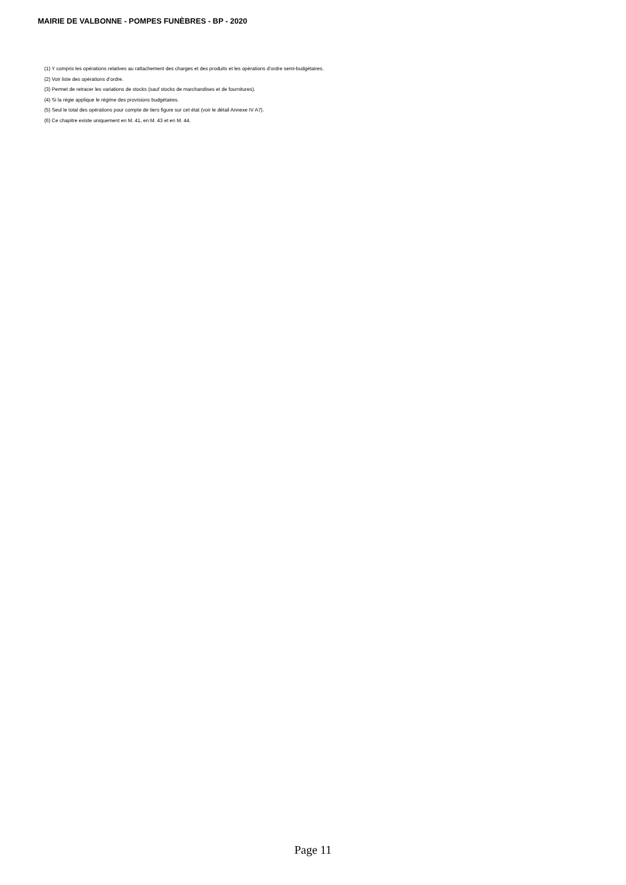MAIRIE DE VALBONNE - POMPES FUNÈBRES - BP - 2020
(1) Y compris les opérations relatives au rattachement des charges et des produits et les opérations d’ordre semi-budgétaires.
(2) Voir liste des opérations d’ordre.
(3) Permet de retracer les variations de stocks (sauf stocks de marchandises et de fournitures).
(4) Si la régie applique le régime des provisions budgétaires.
(5) Seul le total des opérations pour compte de tiers figure sur cet état (voir le détail Annexe IV A7).
(6) Ce chapitre existe uniquement en M. 41, en M. 43 et en M. 44.
Page 11